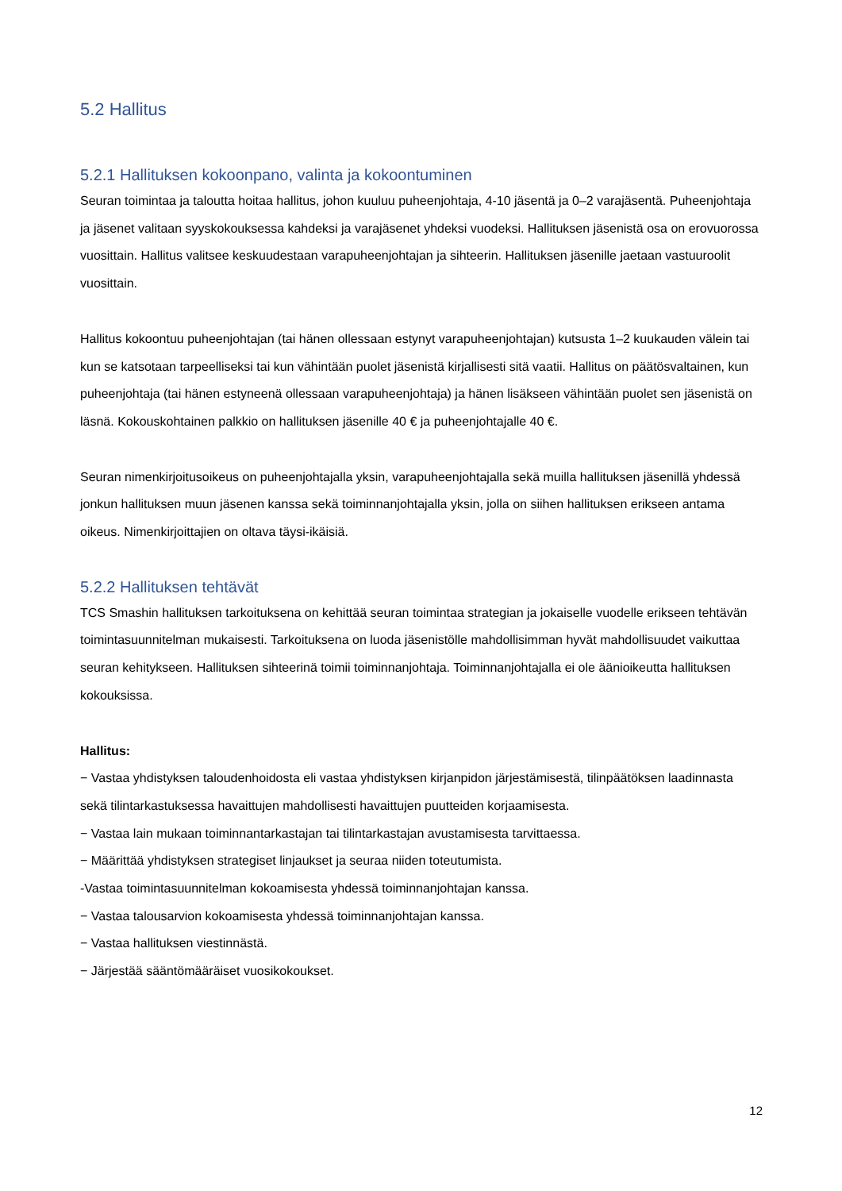5.2 Hallitus
5.2.1 Hallituksen kokoonpano, valinta ja kokoontuminen
Seuran toimintaa ja taloutta hoitaa hallitus, johon kuuluu puheenjohtaja, 4-10 jäsentä ja 0–2 varajäsentä. Puheenjohtaja ja jäsenet valitaan syyskokouksessa kahdeksi ja varajäsenet yhdeksi vuodeksi. Hallituksen jäsenistä osa on erovuorossa vuosittain. Hallitus valitsee keskuudestaan varapuheenjohtajan ja sihteerin. Hallituksen jäsenille jaetaan vastuuroolit vuosittain.
Hallitus kokoontuu puheenjohtajan (tai hänen ollessaan estynyt varapuheenjohtajan) kutsusta 1–2 kuukauden välein tai kun se katsotaan tarpeelliseksi tai kun vähintään puolet jäsenistä kirjallisesti sitä vaatii. Hallitus on päätösvaltainen, kun puheenjohtaja (tai hänen estyneenä ollessaan varapuheenjohtaja) ja hänen lisäkseen vähintään puolet sen jäsenistä on läsnä. Kokouskohtainen palkkio on hallituksen jäsenille 40 € ja puheenjohtajalle 40 €.
Seuran nimenkirjoitusoikeus on puheenjohtajalla yksin, varapuheenjohtajalla sekä muilla hallituksen jäsenillä yhdessä jonkun hallituksen muun jäsenen kanssa sekä toiminnanjohtajalla yksin, jolla on siihen hallituksen erikseen antama oikeus. Nimenkirjoittajien on oltava täysi-ikäisiä.
5.2.2 Hallituksen tehtävät
TCS Smashin hallituksen tarkoituksena on kehittää seuran toimintaa strategian ja jokaiselle vuodelle erikseen tehtävän toimintasuunnitelman mukaisesti. Tarkoituksena on luoda jäsenistölle mahdollisimman hyvät mahdollisuudet vaikuttaa seuran kehitykseen. Hallituksen sihteerinä toimii toiminnanjohtaja. Toiminnanjohtajalla ei ole äänioikeutta hallituksen
kokouksissa.
Hallitus:
− Vastaa yhdistyksen taloudenhoidosta eli vastaa yhdistyksen kirjanpidon järjestämisestä, tilinpäätöksen laadinnasta sekä tilintarkastuksessa havaittujen mahdollisesti havaittujen puutteiden korjaamisesta.
− Vastaa lain mukaan toiminnantarkastajan tai tilintarkastajan avustamisesta tarvittaessa.
− Määrittää yhdistyksen strategiset linjaukset ja seuraa niiden toteutumista.
-Vastaa toimintasuunnitelman kokoamisesta yhdessä toiminnanjohtajan kanssa.
− Vastaa talousarvion kokoamisesta yhdessä toiminnanjohtajan kanssa.
− Vastaa hallituksen viestinnästä.
− Järjestää sääntömääräiset vuosikokoukset.
12